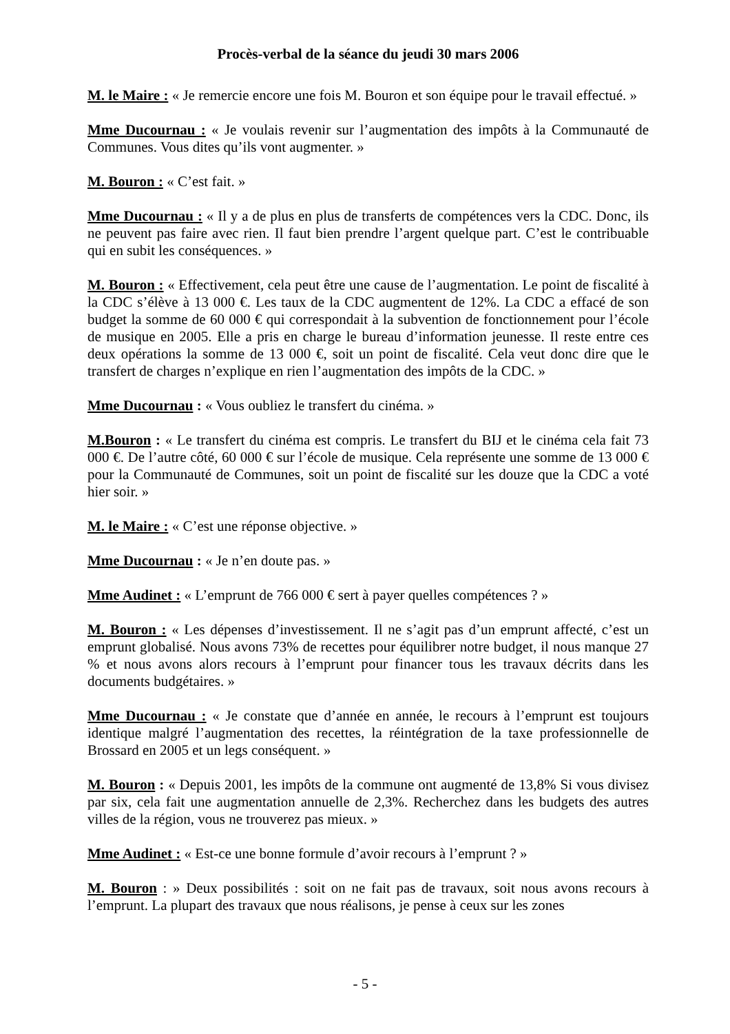Procès-verbal de la séance du jeudi 30 mars 2006
M. le Maire : « Je remercie encore une fois M. Bouron et son équipe pour le travail effectué. »
Mme Ducournau : « Je voulais revenir sur l’augmentation des impôts à la Communauté de Communes. Vous dites qu’ils vont augmenter. »
M. Bouron : « C’est fait. »
Mme Ducournau : « Il y a de plus en plus de transferts de compétences vers la CDC. Donc, ils ne peuvent pas faire avec rien. Il faut bien prendre l’argent quelque part. C’est le contribuable qui en subit les conséquences. »
M. Bouron : « Effectivement, cela peut être une cause de l’augmentation. Le point de fiscalité à la CDC s’élève à 13 000 €. Les taux de la CDC augmentent de 12%. La CDC a effacé de son budget la somme de 60 000 € qui correspondait à la subvention de fonctionnement pour l’école de musique en 2005. Elle a pris en charge le bureau d’information jeunesse. Il reste entre ces deux opérations la somme de 13 000 €, soit un point de fiscalité. Cela veut donc dire que le transfert de charges n’explique en rien l’augmentation des impôts de la CDC. »
Mme Ducournau : « Vous oubliez le transfert du cinéma. »
M.Bouron : « Le transfert du cinéma est compris. Le transfert du BIJ et le cinéma cela fait 73 000 €. De l’autre côté, 60 000 € sur l’école de musique. Cela représente une somme de 13 000 € pour la Communauté de Communes, soit un point de fiscalité sur les douze que la CDC a voté hier soir. »
M. le Maire : « C’est une réponse objective. »
Mme Ducournau : « Je n’en doute pas. »
Mme Audinet : « L’emprunt de 766 000 € sert à payer quelles compétences ? »
M. Bouron : « Les dépenses d’investissement. Il ne s’agit pas d’un emprunt affecté, c’est un emprunt globalisé. Nous avons 73% de recettes pour équilibrer notre budget, il nous manque 27 % et nous avons alors recours à l’emprunt pour financer tous les travaux décrits dans les documents budgétaires. »
Mme Ducournau : « Je constate que d’année en année, le recours à l’emprunt est toujours identique malgré l’augmentation des recettes, la réintégration de la taxe professionnelle de Brossard en 2005 et un legs conséquent. »
M. Bouron : « Depuis 2001, les impôts de la commune ont augmenté de 13,8% Si vous divisez par six, cela fait une augmentation annuelle de 2,3%. Recherchez dans les budgets des autres villes de la région, vous ne trouverez pas mieux. »
Mme Audinet : « Est-ce une bonne formule d’avoir recours à l’emprunt ? »
M. Bouron : » Deux possibilités : soit on ne fait pas de travaux, soit nous avons recours à l’emprunt. La plupart des travaux que nous réalisons, je pense à ceux sur les zones
- 5 -